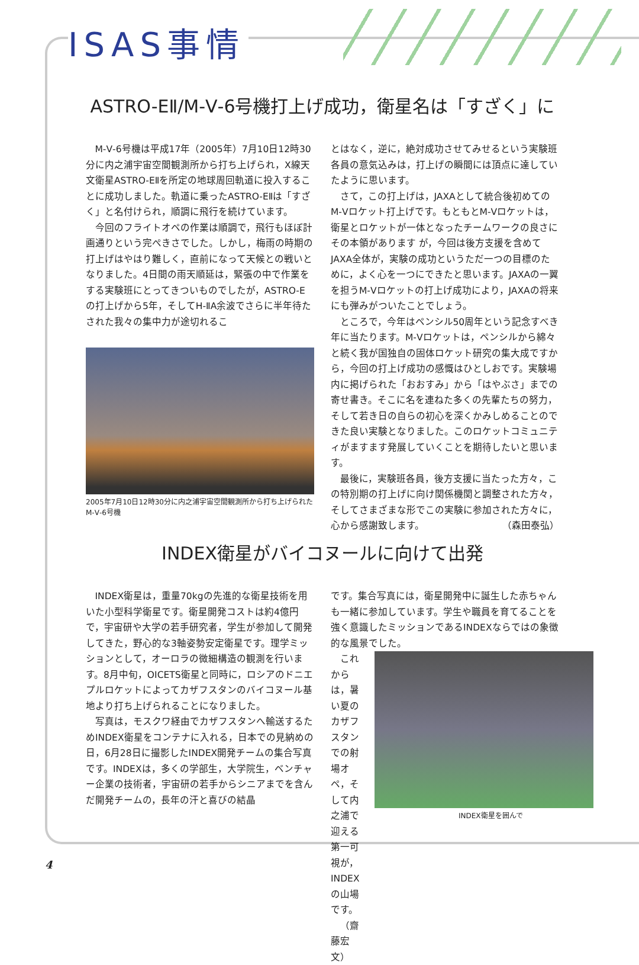ISAS事情
ASTRO-EⅡ/M-Ⅴ-6号機打上げ成功，衛星名は「すざく」に
M-Ⅴ-6号機は平成17年（2005年）7月10日12時30分に内之浦宇宙空間観測所から打ち上げられ，X線天文衛星ASTRO-EⅡを所定の地球周回軌道に投入することに成功しました。軌道に乗ったASTRO-EⅡは「すざく」と名付けられ，順調に飛行を続けています。
今回のフライトオペの作業は順調で，飛行もほぼ計画通りという完ぺきさでした。しかし，梅雨の時期の打上げはやはり難しく，直前になって天候との戦いとなりました。4日間の雨天順延は，緊張の中で作業をする実験班にとってきついものでしたが，ASTRO-Eの打上げから5年，そしてH-ⅡA余波でさらに半年待たされた我々の集中力が途切れるこ
2005年7月10日12時30分に内之浦宇宙空間観測所から打ち上げられたM-Ⅴ-6号機
とはなく，逆に，絶対成功させてみせるという実験班各員の意気込みは，打上げの瞬間には頂点に達していたように思います。
さて，この打上げは，JAXAとして統合後初めてのM-Ⅴロケット打上げです。もともとM-Ⅴロケットは，衛星とロケットが一体となったチームワークの良さにその本領があります が，今回は後方支援を含めてJAXA全体が，実験の成功というただ一つの目標のために，よく心を一つにできたと思います。JAXAの一翼を担うM-Ⅴロケットの打上げ成功により，JAXAの将来にも弾みがついたことでしょう。
ところで，今年はペンシル50周年という記念すべき年に当たります。M-Ⅴロケットは，ペンシルから綿々と続く我が国独自の固体ロケット研究の集大成ですから，今回の打上げ成功の感慨はひとしおです。実験場内に掲げられた「おおすみ」から「はやぶさ」までの寄せ書き。そこに名を連ねた多くの先輩たちの努力，そして若き日の自らの初心を深くかみしめることのできた良い実験となりました。このロケットコミュニティがますます発展していくことを期待したいと思います。
最後に，実験班各員，後方支援に当たった方々，この特別期の打上げに向け関係機関と調整された方々，そしてさまざまな形でこの実験に参加された方々に，心から感謝致します。 （森田泰弘）
INDEX衛星がバイコヌールに向けて出発
INDEX衛星は，重量70kgの先進的な衛星技術を用いた小型科学衛星です。衛星開発コストは約4億円で，宇宙研や大学の若手研究者，学生が参加して開発してきた，野心的な3軸姿勢安定衛星です。理学ミッションとして，オーロラの微細構造の観測を行います。8月中旬，OICETS衛星と同時に，ロシアのドニエプルロケットによってカザフスタンのバイコヌール基地より打ち上げられることになりました。
写真は，モスクワ経由でカザフスタンへ輸送するためINDEX衛星をコンテナに入れる，日本での見納めの日，6月28日に撮影したINDEX開発チームの集合写真です。INDEXは，多くの学部生，大学院生，ベンチャー企業の技術者，宇宙研の若手からシニアまでを含んだ開発チームの，長年の汗と喜びの結晶
です。集合写真には，衛星開発中に誕生した赤ちゃんも一緒に参加しています。学生や職員を育てることを強く意識したミッションであるINDEXならではの象徴的な風景でした。
これからは，暑い夏のカザフスタンでの射場オペ，そして内之浦で迎える第一可視が，INDEXの山場です。
（齋藤宏文）
INDEX衛星を囲んで
4